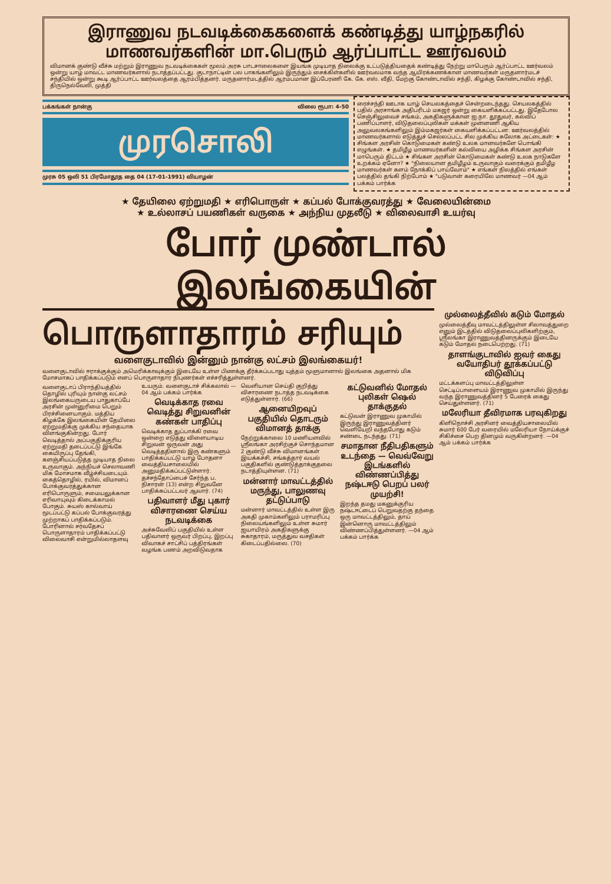இராணுவ நடவடிக்கைகளைக் கண்டித்து யாழ்நகரில்
மாணவர்களின் மா.பெரும் ஆர்ப்பாட்ட ஊர்வலம்
விமானக் குண்டு வீச்சு மற்றும் இராணுவ நடவடிக்கைகள் மூலம் அரசு பாடசாலைகளை இயங்க முடியாத நிலைக்கு உட்படுத்தியதைக் கண்டித்து நேற்று மாபெரும் ஆர்ப்பாட்ட ஊர்வலம் ஒன்று யாழ் மாவட்ட மாணவர்களால் நடாத்தப்பட்டது. குடாநாட்டின் பல பாகங்களிலும் இருந்தும் சைக்கிள்களில் ஊர்வலமாக வந்த ஆயிரக்கணக்கான மாணவர்கள் மருதனார்மடச் சந்தியில் ஒன்று கூடி ஆர்ப்பாட்ட ஊர்வலத்தை ஆரம்பித்தனர். மருதனார்மடத்தில் ஆரம்பமான இப்பேரணி கே. கே. எஸ். வீதி, மேற்கு கோண்டாவில் சந்தி, கிழக்கு கோண்டாவில் சந்தி, திருநெல்வேலி, முத்தி
பக்கங்கள் நான்கு விலை ரூபா: 4-50
முரசொலி
முரசு 05 ஒலி 51 பிரமோதூத தை 04 (17-01-1991) வியாழன்
ரைச்சந்தி ஊடாக யாழ் செயலகத்தைச் சென்றடைந்தது. செயலகத்தில் பதில் அரசாங்க அதிபரிடம் மகஜர் ஒன்று கையளிக்கப்பட்டது. இதேபோல செஞ்சிலுவைச் சங்கம், அகதிகளுக்கான ஐ.நா. தூதுவர், கல்விப் பணிப்பாளர், விடுதலைப்புலிகள் மக்கள் முன்னணி ஆகிய அலுவலகங்களிலும் இம்மகஜர்கள் கையளிக்கப்பட்டன. ஊர்வலத்தில் மாணவர்களால் எடுத்துச் செல்லப்பட்ட சில முக்கிய சுலோக அட்டைகள்: ★ சிங்கள அரசின் கொடுமைகள் கண்டு உலக மானவர்களே பொங்கி எழுங்கள். ★ தமிழீழ மாணவர்களின் கல்வியை அழிக்க சிங்கள அரசின் மாபெரும் திட்டம் ★ சிங்கள அரசின் கொடுமைகள் கண்டு உலக நாடுகளே உறக்கம் ஏனோ? ★ "நிலையான தமிழீழம் உருவாகும் வரைக்கும் தமிழீழ மாணவர்கள் களம் நோக்கிப் பாய்வோம்" ★ எங்கள் நிலத்தில் எங்கள் பலத்தில் தங்கி நிற்போம் ★ "படுவான் கரையிலே மாணவர் —04 ஆம் பக்கம் பார்க்க
★ தேயிலை ஏற்றுமதி ★ எரிபொருள் ★ கப்பல் போக்குவரத்து ★ வேலையின்மை
★ உல்லாசப் பயணிகள் வருகை ★ அந்நிய முதலீடு ★ விலைவாசி உயர்வு
போர் முண்டால் இலங்கையின்
பொருளாதாரம் சரியும்
வளைகுடாவில் இன்னும் நான்கு லட்சம் இலங்கையர்!
வளைகுடாவில் ஈராக்குக்கும் அமெரிக்காவுக்கும் இடையே உள்ள பிணக்கு தீர்க்கப்படாது யுத்தம் மூளுமானால் இலங்கை அதனால் மிக மோசமாகப் பாதிக்கப்படும் எனப் பொருளாதார நிபுணர்கள் எச்சரித்துள்ளனர்.
வளைகுடாப் பிராந்தியத்தில் தொழில் புரியும் நான்கு லட்சம் இலங்கையருடைய பாதுகாப்பே அரசின் முன்னுரிமை பெறும் பிரச்சினையாகும். மத்திய கிழக்கே இலங்கையின் தேயிலை ஏற்றுமதிக்கு முக்கிய சந்தையாக விளங்குகின்றது. போர் வெடித்தால் அப்பகுதிக்குரிய ஏற்றுமதி தடைப்பட்டு இங்கே கையிருப்பு தேங்கி, களஞ்சியப்படுத்த முடியாத நிலை உருவாகும். அந்நியச் செலாவணி மிக மோசமாக வீழ்ச்சியடையும். கைத்தொழில், ரயில், விமானப் போக்குவரத்துக்கான எரிபொருளும், சமையலுக்கான எரிவாயுவும் கிடைக்காமல் போகும். சுயஸ் கால்வாய் மூடப்பட்டு கப்பல் போக்குவரத்து முற்றாகப் பாதிக்கப்படும். போரினால் சர்வதேசப் பொருளாதாரம் பாதிக்கப்பட்டு விலைவாசி என்றுமில்லாதளவு உயரும். வளைகுடாச் சிக்கலால் —04 ஆம் பக்கம் பார்க்க
வெடிக்காத ரவை வெடித்து சிறுவனின் கண்கள் பாதிப்பு
வெடிக்காத துப்பாக்கி ரவை ஒன்றை எடுத்து விளையாடிய சிறுவன் ஒருவன் அது வெடித்ததினால் இரு கண்களும் பாதிக்கப்பட்டு யாழ் போதனா வைத்தியசாலையில் அனுமதிக்கப்பட்டுள்ளார். தச்சந்தோப்பைச் சேர்ந்த ப. நிசாரன் (13) என்ற சிறுவனே பாதிக்கப்பட்டவர் ஆவார். (74)
பதிவாளர் மீது புகார் விசாரணை செய்ய நடவடிக்கை
அச்சுவேலிப் பகுதியில் உள்ள பதிவாளர் ஒருவர் பிறப்பு, இறப்பு விவாகச் சாட்சிப் பத்திரங்கள் வழங்க பணம் அறவிடுவதாக வெளியான செய்தி குறித்து விசாரணை நடாத்த நடவடிக்கை எடுத்துள்ளார். (66)
ஆனையிறவுப் பகுதியில் தொடரும் விமானத் தாக்கு
நேற்றுக்காலை 10 மணியளவில் ஸ்ரீலங்கா அரசிற்குச் சொந்தமான 2 குண்டு வீச்சு விமானங்கள் இயக்கச்சி, சங்கத்தார் வயல் பகுதிகளில் குண்டுத்தாக்குதலை நடாத்தியுள்ளன. (71)
மன்னார் மாவட்டத்தில் மருந்து, பாலுணவு தட்டுப்பாடு
மன்னார் மாவட்டத்தில் உள்ள இரு அகதி முகாம்களிலும் பராமரிப்பு நிலையங்களிலும் உள்ள சுமார் ஐயாயிரம் அகதிகளுக்கு சுகாதாரம், மருத்துவ வசதிகள் கிடைப்பதில்லை. (70)
கட்டுவனில் மோதல் புலிகள் ஷெல் தாக்குதல்
கட்டுவன் இராணுவ முகாமில் இருந்து இராணுவத்தினர் வெளியேறி வந்தபோது கடும் சண்டை நடந்தது. (71)
சமாதான நீதிபதிகளும் உடந்தை — வெவ்வேறு இடங்களில் விண்ணப்பித்து நஷ்டஈடு பெறப் பலர் முயற்சி!
இறந்த தமது மகனுக்குரிய நஷ்டஈட்டைப் பெறுவதற்கு தந்தை ஒரு மாவட்டத்திலும், தாய் இன்னொரு மாவட்டத்திலும் விண்ணப்பித்துள்ளனர். —04 ஆம் பக்கம் பார்க்க
முல்லைத்தீவில் கடும் மோதல்
முல்லைத்தீவு மாவட்டத்திலுள்ள சிலாவத்துறை எனும் இடத்தில் விடுதலைப்புலிகளிற்கும், ஸ்ரீலங்கா இராணுவத்தினருக்கும் இடையே கடும் மோதல் நடைபெற்றது. (71)
தாளங்குடாவில் ஐவர் கைது வயோதிபர் தூக்கப்பட்டு விடுவிப்பு
மட்டக்களப்பு மாவட்டத்திலுள்ள செட்டிப்பாளையம் இராணுவ முகாமில் இருந்து வந்த இராணுவத்தினர் 5 பேரைக் கைது செய்துள்ளனர். (71)
மலேரியா தீவிரமாக பரவுகிறது
கிளிநொச்சி அரசினர் வைத்தியசாலையில் சுமார் 600 பேர் வரையில் மலேரியா நோய்க்குச் சிகிச்சை பெற தினமும் வருகின்றனர். —04 ஆம் பக்கம் பார்க்க